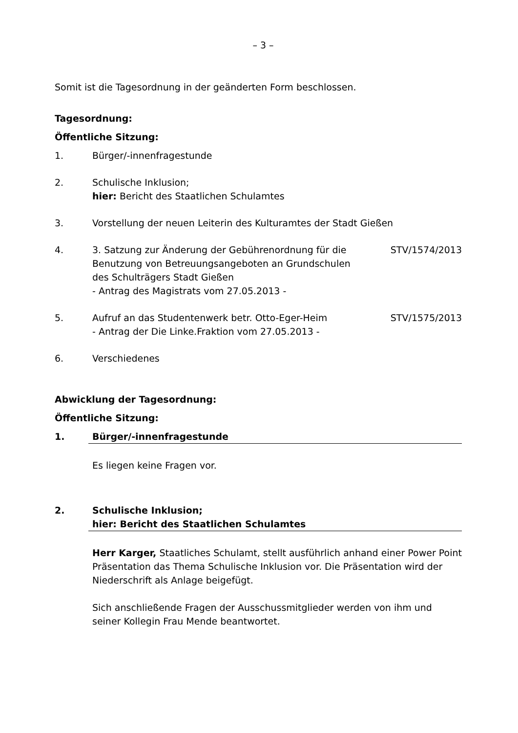– 3 –
Somit ist die Tagesordnung in der geänderten Form beschlossen.
Tagesordnung:
Öffentliche Sitzung:
1. Bürger/-innenfragestunde
2. Schulische Inklusion;
hier: Bericht des Staatlichen Schulamtes
3. Vorstellung der neuen Leiterin des Kulturamtes der Stadt Gießen
4. 3. Satzung zur Änderung der Gebührenordnung für die
Benutzung von Betreuungsangeboten an Grundschulen
des Schulträgers Stadt Gießen
- Antrag des Magistrats vom 27.05.2013 -
STV/1574/2013
5. Aufruf an das Studentenwerk betr. Otto-Eger-Heim
- Antrag der Die Linke.Fraktion vom 27.05.2013 -
STV/1575/2013
6. Verschiedenes
Abwicklung der Tagesordnung:
Öffentliche Sitzung:
1. Bürger/-innenfragestunde
Es liegen keine Fragen vor.
2. Schulische Inklusion;
hier: Bericht des Staatlichen Schulamtes
Herr Karger, Staatliches Schulamt, stellt ausführlich anhand einer Power Point Präsentation das Thema Schulische Inklusion vor. Die Präsentation wird der Niederschrift als Anlage beigefügt.
Sich anschließende Fragen der Ausschussmitglieder werden von ihm und seiner Kollegin Frau Mende beantwortet.